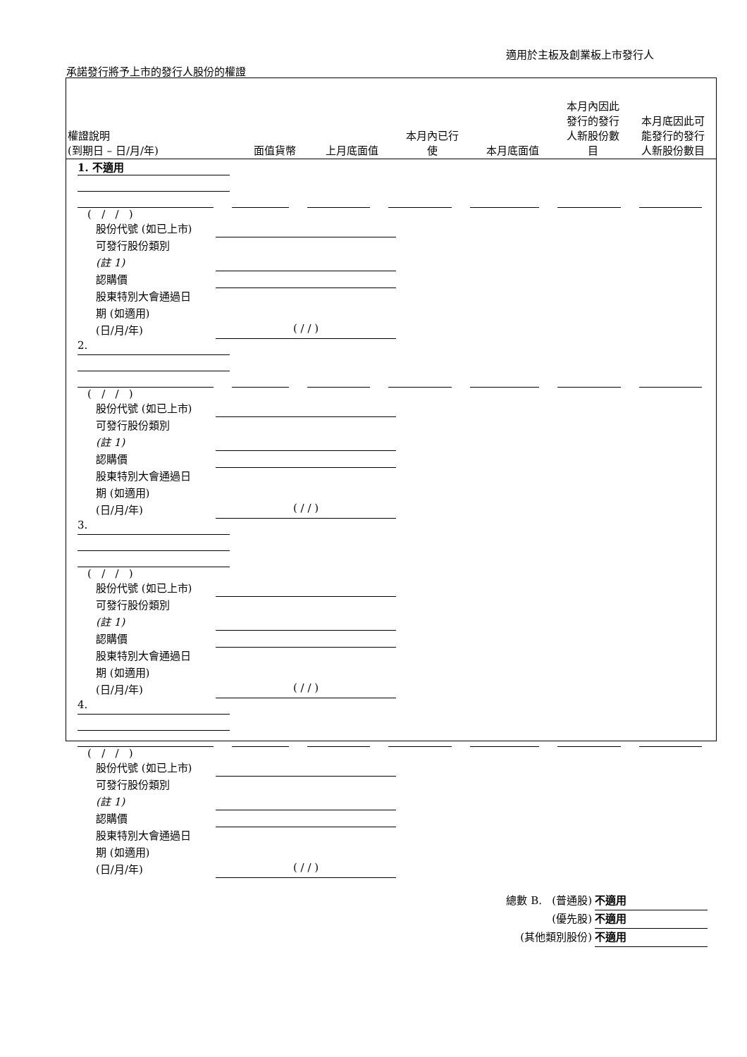適用於主板及創業板上市發行人
承諾發行將予上市的發行人股份的權證
權證說明
(到期日 – 日/月/年)
面值貨幣
上月底面值
本月內已行
使
本月底面值
本月內因此
發行的發行
人新股份數
目
本月底因此可
能發行的發行
人新股份數目
1. 不適用
( / / )
股份代號 (如已上市)
可發行股份類別
(註 1)
認購價
股東特別大會通過日
期 (如適用)
(日/月/年) ( / / )
2.
( / / )
股份代號 (如已上市)
可發行股份類別
(註 1)
認購價
股東特別大會通過日
期 (如適用)
(日/月/年) ( / / )
3.
( / / )
股份代號 (如已上市)
可發行股份類別
(註 1)
認購價
股東特別大會通過日
期 (如適用)
(日/月/年) ( / / )
4.
( / / )
股份代號 (如已上市)
可發行股份類別
(註 1)
認購價
股東特別大會通過日
期 (如適用)
(日/月/年) ( / / )
總數 B. (普通股) 不適用
(優先股) 不適用
(其他類別股份) 不適用